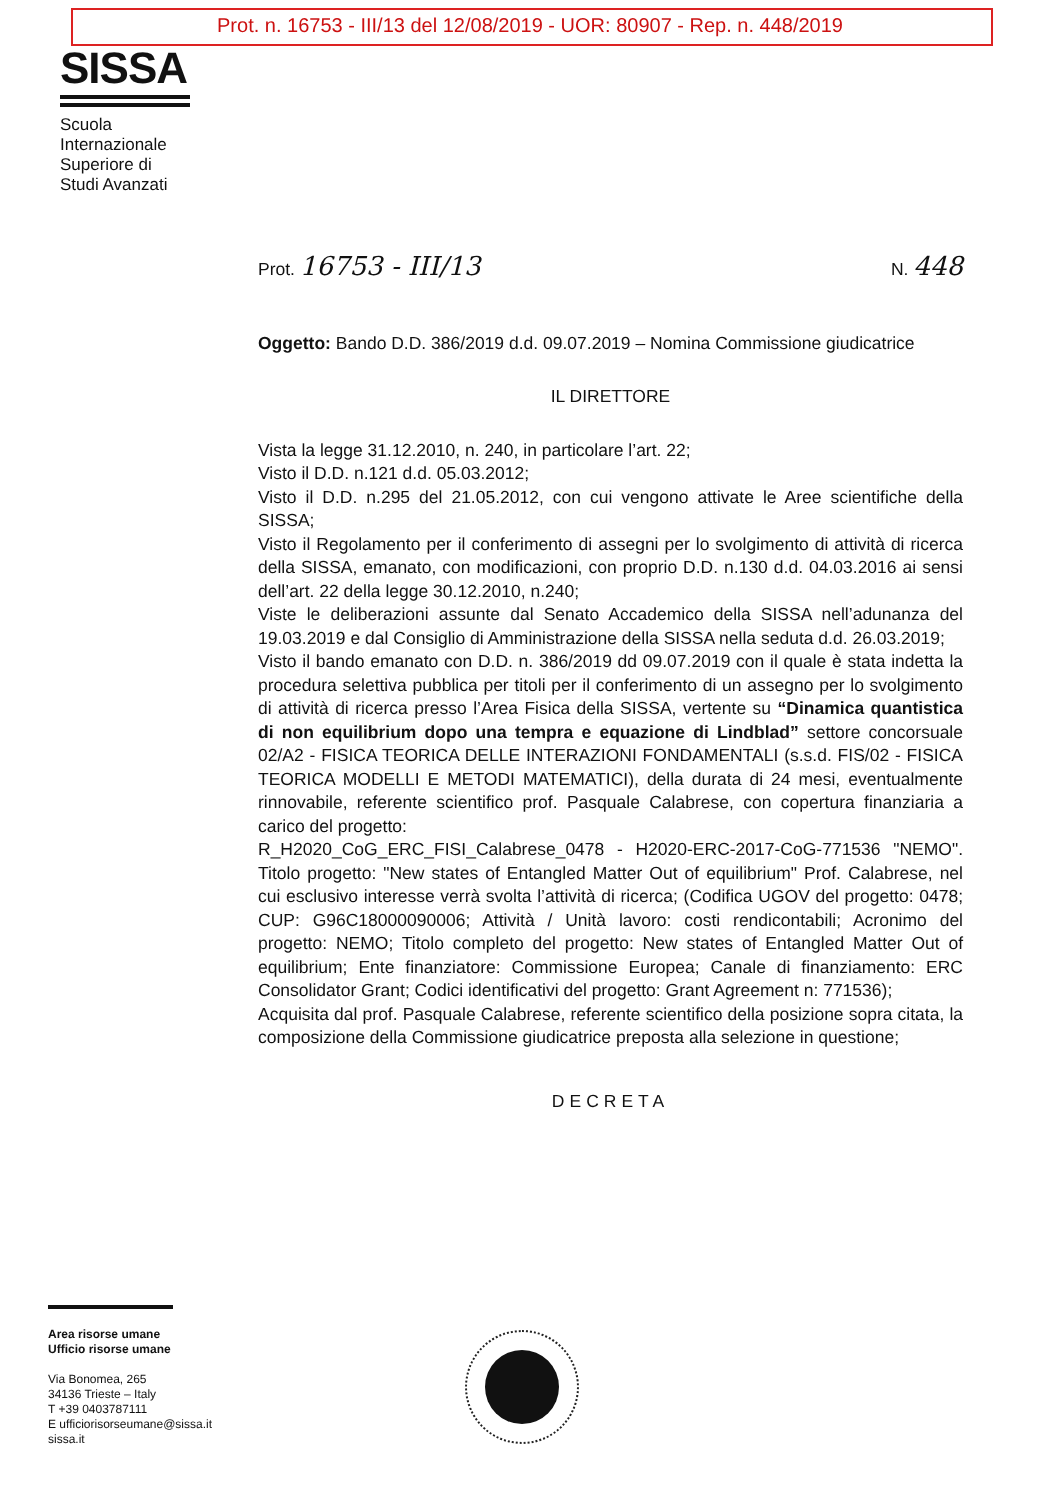Prot. n. 16753 - III/13 del 12/08/2019 - UOR: 80907 - Rep. n. 448/2019
SISSA
Scuola
Internazionale
Superiore di
Studi Avanzati
Prot. 16753 - III/13 N. 448
Oggetto: Bando D.D. 386/2019 d.d. 09.07.2019 – Nomina Commissione giudicatrice
IL DIRETTORE
Vista la legge 31.12.2010, n. 240, in particolare l’art. 22;
Visto il D.D. n.121 d.d. 05.03.2012;
Visto il D.D. n.295 del 21.05.2012, con cui vengono attivate le Aree scientifiche della SISSA;
Visto il Regolamento per il conferimento di assegni per lo svolgimento di attività di ricerca della SISSA, emanato, con modificazioni, con proprio D.D. n.130 d.d. 04.03.2016 ai sensi dell’art. 22 della legge 30.12.2010, n.240;
Viste le deliberazioni assunte dal Senato Accademico della SISSA nell’adunanza del 19.03.2019 e dal Consiglio di Amministrazione della SISSA nella seduta d.d. 26.03.2019;
Visto il bando emanato con D.D. n. 386/2019 dd 09.07.2019 con il quale è stata indetta la procedura selettiva pubblica per titoli per il conferimento di un assegno per lo svolgimento di attività di ricerca presso l’Area Fisica della SISSA, vertente su “Dinamica quantistica di non equilibrium dopo una tempra e equazione di Lindblad” settore concorsuale 02/A2 - FISICA TEORICA DELLE INTERAZIONI FONDAMENTALI (s.s.d. FIS/02 - FISICA TEORICA MODELLI E METODI MATEMATICI), della durata di 24 mesi, eventualmente rinnovabile, referente scientifico prof. Pasquale Calabrese, con copertura finanziaria a carico del progetto:
R_H2020_CoG_ERC_FISI_Calabrese_0478 - H2020-ERC-2017-CoG-771536 "NEMO". Titolo progetto: "New states of Entangled Matter Out of equilibrium" Prof. Calabrese, nel cui esclusivo interesse verrà svolta l’attività di ricerca; (Codifica UGOV del progetto: 0478; CUP: G96C18000090006; Attività / Unità lavoro: costi rendicontabili; Acronimo del progetto: NEMO; Titolo completo del progetto: New states of Entangled Matter Out of equilibrium; Ente finanziatore: Commissione Europea; Canale di finanziamento: ERC Consolidator Grant; Codici identificativi del progetto: Grant Agreement n: 771536);
Acquisita dal prof. Pasquale Calabrese, referente scientifico della posizione sopra citata, la composizione della Commissione giudicatrice preposta alla selezione in questione;
DECRETA
Area risorse umane
Ufficio risorse umane
Via Bonomea, 265
34136 Trieste – Italy
T +39 0403787111
E ufficiorisorseumane@sissa.it
sissa.it